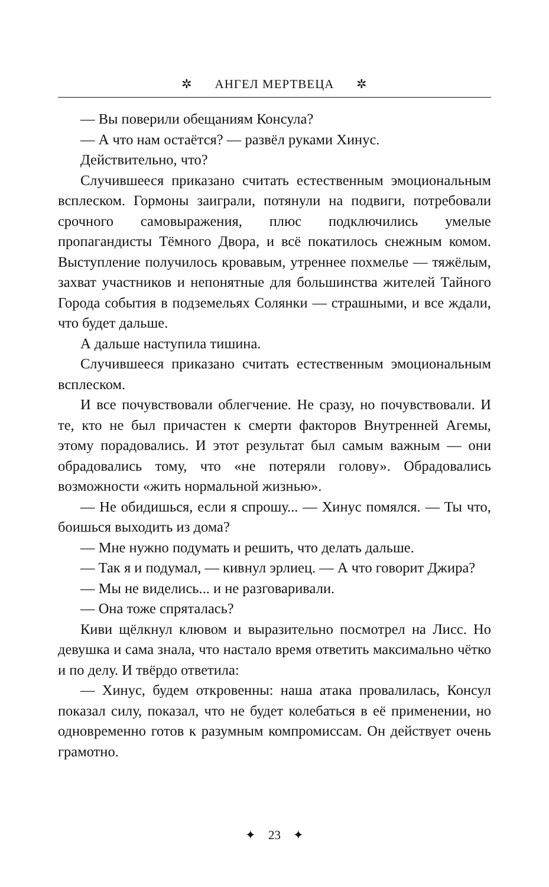✲ АНГЕЛ МЕРТВЕЦА ✲
— Вы поверили обещаниям Консула?
— А что нам остаётся? — развёл руками Хинус.
Действительно, что?
Случившееся приказано считать естественным эмоциональным всплеском. Гормоны заиграли, потянули на подвиги, потребовали срочного самовыражения, плюс подключились умелые пропагандисты Тёмного Двора, и всё покатилось снежным комом. Выступление получилось кровавым, утреннее похмелье — тяжёлым, захват участников и непонятные для большинства жителей Тайного Города события в подземельях Солянки — страшными, и все ждали, что будет дальше.
А дальше наступила тишина.
Случившееся приказано считать естественным эмоциональным всплеском.
И все почувствовали облегчение. Не сразу, но почувствовали. И те, кто не был причастен к смерти факторов Внутренней Агемы, этому порадовались. И этот результат был самым важным — они обрадовались тому, что «не потеряли голову». Обрадовались возможности «жить нормальной жизнью».
— Не обидишься, если я спрошу... — Хинус помялся. — Ты что, боишься выходить из дома?
— Мне нужно подумать и решить, что делать дальше.
— Так я и подумал, — кивнул эрлиец. — А что говорит Джира?
— Мы не виделись... и не разговаривали.
— Она тоже спряталась?
Киви щёлкнул клювом и выразительно посмотрел на Лисс. Но девушка и сама знала, что настало время ответить максимально чётко и по делу. И твёрдо ответила:
— Хинус, будем откровенны: наша атака провалилась, Консул показал силу, показал, что не будет колебаться в её применении, но одновременно готов к разумным компромиссам. Он действует очень грамотно.
✦ 23 ✦